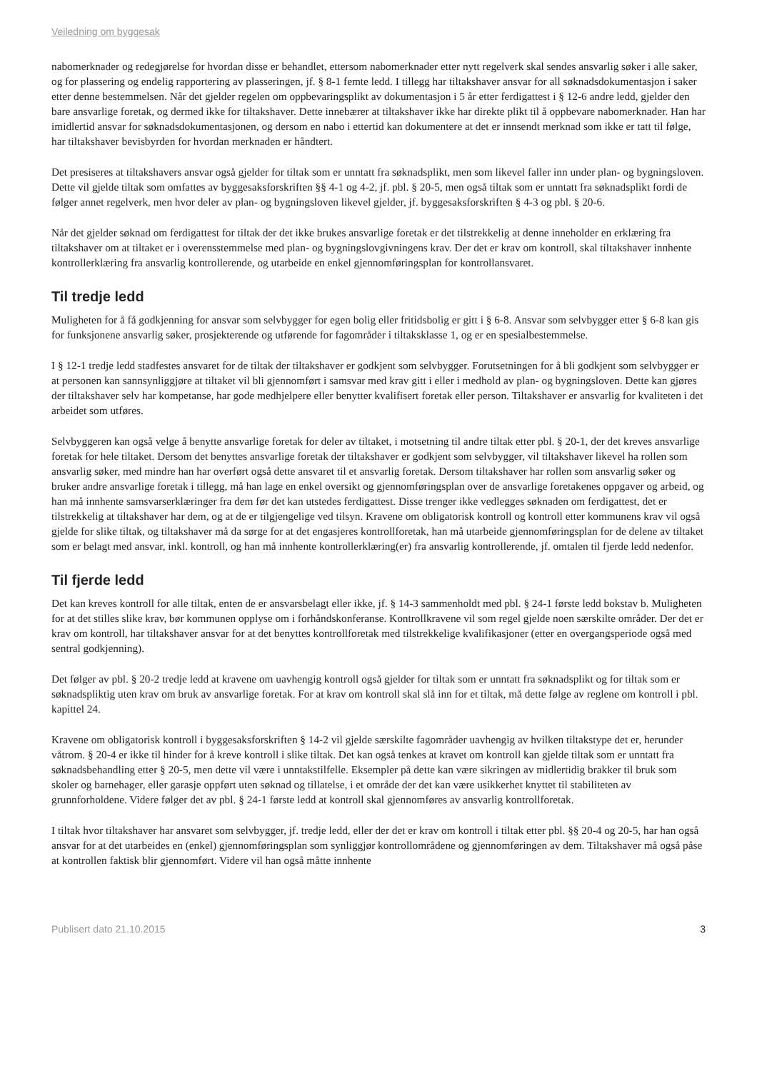Veiledning om byggesak
nabomerknader og redegjørelse for hvordan disse er behandlet, ettersom nabomerknader etter nytt regelverk skal sendes ansvarlig søker i alle saker, og for plassering og endelig rapportering av plasseringen, jf. § 8-1 femte ledd. I tillegg har tiltakshaver ansvar for all søknadsdokumentasjon i saker etter denne bestemmelsen. Når det gjelder regelen om oppbevaringsplikt av dokumentasjon i 5 år etter ferdigattest i § 12-6 andre ledd, gjelder den bare ansvarlige foretak, og dermed ikke for tiltakshaver. Dette innebærer at tiltakshaver ikke har direkte plikt til å oppbevare nabomerknader. Han har imidlertid ansvar for søknadsdokumentasjonen, og dersom en nabo i ettertid kan dokumentere at det er innsendt merknad som ikke er tatt til følge, har tiltakshaver bevisbyrden for hvordan merknaden er håndtert.
Det presiseres at tiltakshavers ansvar også gjelder for tiltak som er unntatt fra søknadsplikt, men som likevel faller inn under plan- og bygningsloven. Dette vil gjelde tiltak som omfattes av byggesaksforskriften §§ 4-1 og 4-2, jf. pbl. § 20-5, men også tiltak som er unntatt fra søknadsplikt fordi de følger annet regelverk, men hvor deler av plan- og bygningsloven likevel gjelder, jf. byggesaksforskriften § 4-3 og pbl. § 20-6.
Når det gjelder søknad om ferdigattest for tiltak der det ikke brukes ansvarlige foretak er det tilstrekkelig at denne inneholder en erklæring fra tiltakshaver om at tiltaket er i overensstemmelse med plan- og bygningslovgivningens krav. Der det er krav om kontroll, skal tiltakshaver innhente kontrollerklæring fra ansvarlig kontrollerende, og utarbeide en enkel gjennomføringsplan for kontrollansvaret.
Til tredje ledd
Muligheten for å få godkjenning for ansvar som selvbygger for egen bolig eller fritidsbolig er gitt i § 6-8. Ansvar som selvbygger etter § 6-8 kan gis for funksjonene ansvarlig søker, prosjekterende og utførende for fagområder i tiltaksklasse 1, og er en spesialbestemmelse.
I § 12-1 tredje ledd stadfestes ansvaret for de tiltak der tiltakshaver er godkjent som selvbygger. Forutsetningen for å bli godkjent som selvbygger er at personen kan sannsynliggjøre at tiltaket vil bli gjennomført i samsvar med krav gitt i eller i medhold av plan- og bygningsloven. Dette kan gjøres der tiltakshaver selv har kompetanse, har gode medhjelpere eller benytter kvalifisert foretak eller person. Tiltakshaver er ansvarlig for kvaliteten i det arbeidet som utføres.
Selvbyggeren kan også velge å benytte ansvarlige foretak for deler av tiltaket, i motsetning til andre tiltak etter pbl. § 20-1, der det kreves ansvarlige foretak for hele tiltaket. Dersom det benyttes ansvarlige foretak der tiltakshaver er godkjent som selvbygger, vil tiltakshaver likevel ha rollen som ansvarlig søker, med mindre han har overført også dette ansvaret til et ansvarlig foretak. Dersom tiltakshaver har rollen som ansvarlig søker og bruker andre ansvarlige foretak i tillegg, må han lage en enkel oversikt og gjennomføringsplan over de ansvarlige foretakenes oppgaver og arbeid, og han må innhente samsvarserklæringer fra dem før det kan utstedes ferdigattest. Disse trenger ikke vedlegges søknaden om ferdigattest, det er tilstrekkelig at tiltakshaver har dem, og at de er tilgjengelige ved tilsyn. Kravene om obligatorisk kontroll og kontroll etter kommunens krav vil også gjelde for slike tiltak, og tiltakshaver må da sørge for at det engasjeres kontrollforetak, han må utarbeide gjennomføringsplan for de delene av tiltaket som er belagt med ansvar, inkl. kontroll, og han må innhente kontrollerklæring(er) fra ansvarlig kontrollerende, jf. omtalen til fjerde ledd nedenfor.
Til fjerde ledd
Det kan kreves kontroll for alle tiltak, enten de er ansvarsbelagt eller ikke, jf. § 14-3 sammenholdt med pbl. § 24-1 første ledd bokstav b. Muligheten for at det stilles slike krav, bør kommunen opplyse om i forhåndskonferanse. Kontrollkravene vil som regel gjelde noen særskilte områder. Der det er krav om kontroll, har tiltakshaver ansvar for at det benyttes kontrollforetak med tilstrekkelige kvalifikasjoner (etter en overgangsperiode også med sentral godkjenning).
Det følger av pbl. § 20-2 tredje ledd at kravene om uavhengig kontroll også gjelder for tiltak som er unntatt fra søknadsplikt og for tiltak som er søknadspliktig uten krav om bruk av ansvarlige foretak. For at krav om kontroll skal slå inn for et tiltak, må dette følge av reglene om kontroll i pbl. kapittel 24.
Kravene om obligatorisk kontroll i byggesaksforskriften § 14-2 vil gjelde særskilte fagområder uavhengig av hvilken tiltakstype det er, herunder våtrom. § 20-4 er ikke til hinder for å kreve kontroll i slike tiltak. Det kan også tenkes at kravet om kontroll kan gjelde tiltak som er unntatt fra søknadsbehandling etter § 20-5, men dette vil være i unntakstilfelle. Eksempler på dette kan være sikringen av midlertidig brakker til bruk som skoler og barnehager, eller garasje oppført uten søknad og tillatelse, i et område der det kan være usikkerhet knyttet til stabiliteten av grunnforholdene. Videre følger det av pbl. § 24-1 første ledd at kontroll skal gjennomføres av ansvarlig kontrollforetak.
I tiltak hvor tiltakshaver har ansvaret som selvbygger, jf. tredje ledd, eller der det er krav om kontroll i tiltak etter pbl. §§ 20-4 og 20-5, har han også ansvar for at det utarbeides en (enkel) gjennomføringsplan som synliggjør kontrollområdene og gjennomføringen av dem. Tiltakshaver må også påse at kontrollen faktisk blir gjennomført. Videre vil han også måtte innhente
Publisert dato 21.10.2015 3